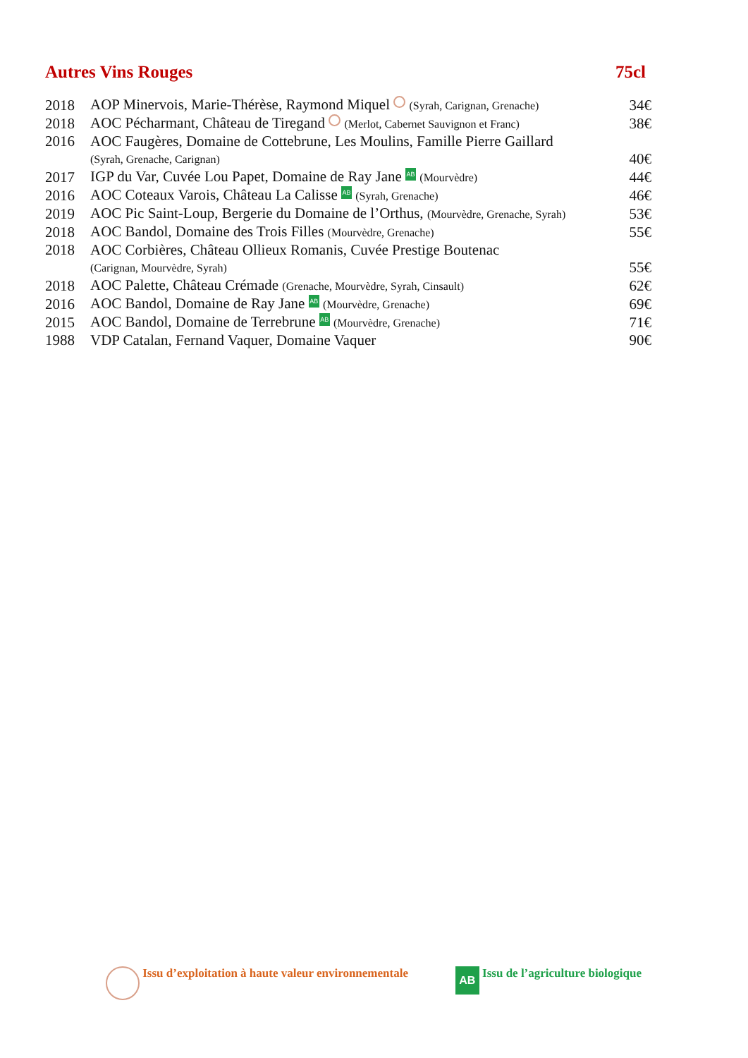Autres Vins Rouges 75cl
| 2018 | AOP Minervois, Marie-Thérèse, Raymond Miquel (Syrah, Carignan, Grenache) | 34€ |
| 2018 | AOC Pécharmant, Château de Tiregand (Merlot, Cabernet Sauvignon et Franc) | 38€ |
| 2016 | AOC Faugères, Domaine de Cottebrune, Les Moulins, Famille Pierre Gaillard | |
| | (Syrah, Grenache, Carignan) | 40€ |
| 2017 | IGP du Var, Cuvée Lou Papet, Domaine de Ray Jane AB (Mourvèdre) | 44€ |
| 2016 | AOC Coteaux Varois, Château La Calisse AB (Syrah, Grenache) | 46€ |
| 2019 | AOC Pic Saint-Loup, Bergerie du Domaine de l’Orthus, (Mourvèdre, Grenache, Syrah) | 53€ |
| 2018 | AOC Bandol, Domaine des Trois Filles (Mourvèdre, Grenache) | 55€ |
| 2018 | AOC Corbières, Château Ollieux Romanis, Cuvée Prestige Boutenac | |
| | (Carignan, Mourvèdre, Syrah) | 55€ |
| 2018 | AOC Palette, Château Crémade (Grenache, Mourvèdre, Syrah, Cinsault) | 62€ |
| 2016 | AOC Bandol, Domaine de Ray Jane AB (Mourvèdre, Grenache) | 69€ |
| 2015 | AOC Bandol, Domaine de Terrebrune AB (Mourvèdre, Grenache) | 71€ |
| 1988 | VDP Catalan, Fernand Vaquer, Domaine Vaquer | 90€ |
Issu d’exploitation à haute valeur environnementale AB Issu de l’agriculture biologique